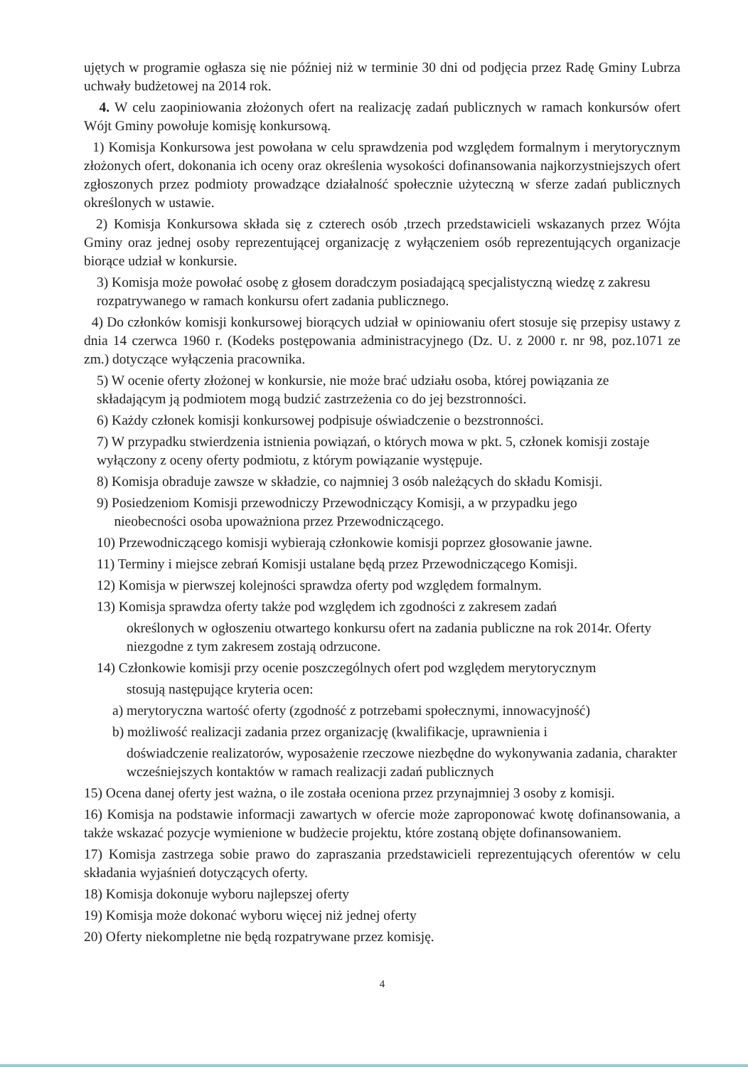ujętych w programie ogłasza się nie później niż w terminie 30 dni od podjęcia przez Radę Gminy Lubrza uchwały budżetowej na 2014 rok.
4. W celu zaopiniowania złożonych ofert na realizację zadań publicznych w ramach konkursów ofert Wójt Gminy powołuje komisję konkursową.
1) Komisja Konkursowa jest powołana w celu sprawdzenia pod względem formalnym i merytorycznym złożonych ofert, dokonania ich oceny oraz określenia wysokości dofinansowania najkorzystniejszych ofert zgłoszonych przez podmioty prowadzące działalność społecznie użyteczną w sferze zadań publicznych określonych w ustawie.
2) Komisja Konkursowa składa się z czterech osób ,trzech przedstawicieli wskazanych przez Wójta Gminy oraz jednej osoby reprezentującej organizację z wyłączeniem osób reprezentujących organizacje biorące udział w konkursie.
3) Komisja może powołać osobę z głosem doradczym posiadającą specjalistyczną wiedzę z zakresu rozpatrywanego w ramach konkursu ofert zadania publicznego.
4) Do członków komisji konkursowej biorących udział w opiniowaniu ofert stosuje się przepisy ustawy z dnia 14 czerwca 1960 r. (Kodeks postępowania administracyjnego (Dz. U. z 2000 r. nr 98, poz.1071 ze zm.) dotyczące wyłączenia pracownika.
5) W ocenie oferty złożonej w konkursie, nie może brać udziału osoba, której powiązania ze składającym ją podmiotem mogą budzić zastrzeżenia co do jej bezstronności.
6) Każdy członek komisji konkursowej podpisuje oświadczenie o bezstronności.
7) W przypadku stwierdzenia istnienia powiązań, o których mowa w pkt. 5, członek komisji zostaje wyłączony z oceny oferty podmiotu, z którym powiązanie występuje.
8) Komisja obraduje zawsze w składzie, co najmniej 3 osób należących do składu Komisji.
9) Posiedzeniom Komisji przewodniczy Przewodniczący Komisji, a w przypadku jego
nieobecności osoba upoważniona przez Przewodniczącego.
10) Przewodniczącego komisji wybierają członkowie komisji poprzez głosowanie jawne.
11) Terminy i miejsce zebrań Komisji ustalane będą przez Przewodniczącego Komisji.
12) Komisja w pierwszej kolejności sprawdza oferty pod względem formalnym.
13) Komisja sprawdza oferty także pod względem ich zgodności z zakresem zadań
określonych w ogłoszeniu otwartego konkursu ofert na zadania publiczne na rok 2014r. Oferty niezgodne z tym zakresem zostają odrzucone.
14) Członkowie komisji przy ocenie poszczególnych ofert pod względem merytorycznym
stosują następujące kryteria ocen:
a) merytoryczna wartość oferty (zgodność z potrzebami społecznymi, innowacyjność)
b) możliwość realizacji zadania przez organizację (kwalifikacje, uprawnienia i
doświadczenie realizatorów, wyposażenie rzeczowe niezbędne do wykonywania zadania, charakter wcześniejszych kontaktów w ramach realizacji zadań publicznych
15) Ocena danej oferty jest ważna, o ile została oceniona przez przynajmniej 3 osoby z komisji.
16) Komisja na podstawie informacji zawartych w ofercie może zaproponować kwotę dofinansowania, a także wskazać pozycje wymienione w budżecie projektu, które zostaną objęte dofinansowaniem.
17) Komisja zastrzega sobie prawo do zapraszania przedstawicieli reprezentujących oferentów w celu składania wyjaśnień dotyczących oferty.
18) Komisja dokonuje wyboru najlepszej oferty
19) Komisja może dokonać wyboru więcej niż jednej oferty
20) Oferty niekompletne nie będą rozpatrywane przez komisję.
4